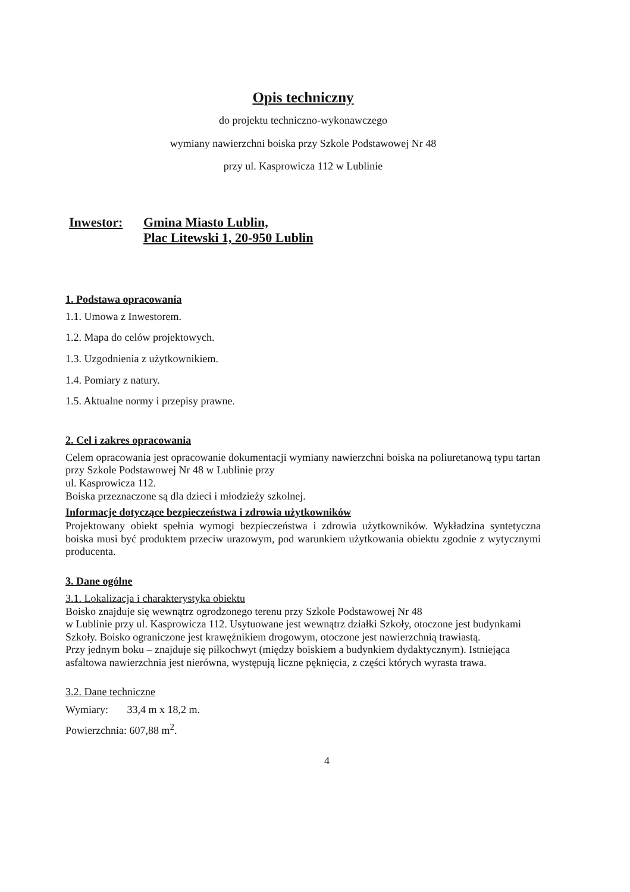Opis techniczny
do projektu techniczno-wykonawczego
wymiany nawierzchni boiska przy Szkole Podstawowej Nr 48
przy ul. Kasprowicza 112 w Lublinie
Inwestor: Gmina Miasto Lublin,
Plac Litewski 1, 20-950 Lublin
1. Podstawa opracowania
1.1. Umowa z Inwestorem.
1.2. Mapa do celów projektowych.
1.3. Uzgodnienia z użytkownikiem.
1.4. Pomiary z natury.
1.5. Aktualne normy i przepisy prawne.
2. Cel i zakres opracowania
Celem opracowania jest opracowanie dokumentacji wymiany nawierzchni boiska na poliuretanową typu tartan przy Szkole Podstawowej Nr 48 w Lublinie przy
ul. Kasprowicza 112.
Boiska przeznaczone są dla dzieci i młodzieży szkolnej.
Informacje dotyczące bezpieczeństwa i zdrowia użytkowników
Projektowany obiekt spełnia wymogi bezpieczeństwa i zdrowia użytkowników. Wykładzina syntetyczna boiska musi być produktem przeciw urazowym, pod warunkiem użytkowania obiektu zgodnie z wytycznymi producenta.
3. Dane ogólne
3.1. Lokalizacja i charakterystyka obiektu
Boisko znajduje się wewnątrz ogrodzonego terenu przy Szkole Podstawowej Nr 48
w Lublinie przy ul. Kasprowicza 112. Usytuowane jest wewnątrz działki Szkoły, otoczone jest budynkami Szkoły. Boisko ograniczone jest krawężnikiem drogowym, otoczone jest nawierzchnią trawiastą.
Przy jednym boku – znajduje się piłkochwyt (między boiskiem a budynkiem dydaktycznym). Istniejąca asfaltowa nawierzchnia jest nierówna, występują liczne pęknięcia, z części których wyrasta trawa.
3.2. Dane techniczne
Wymiary: 33,4 m x 18,2 m.
Powierzchnia: 607,88 m<sup>2</sup>.
4